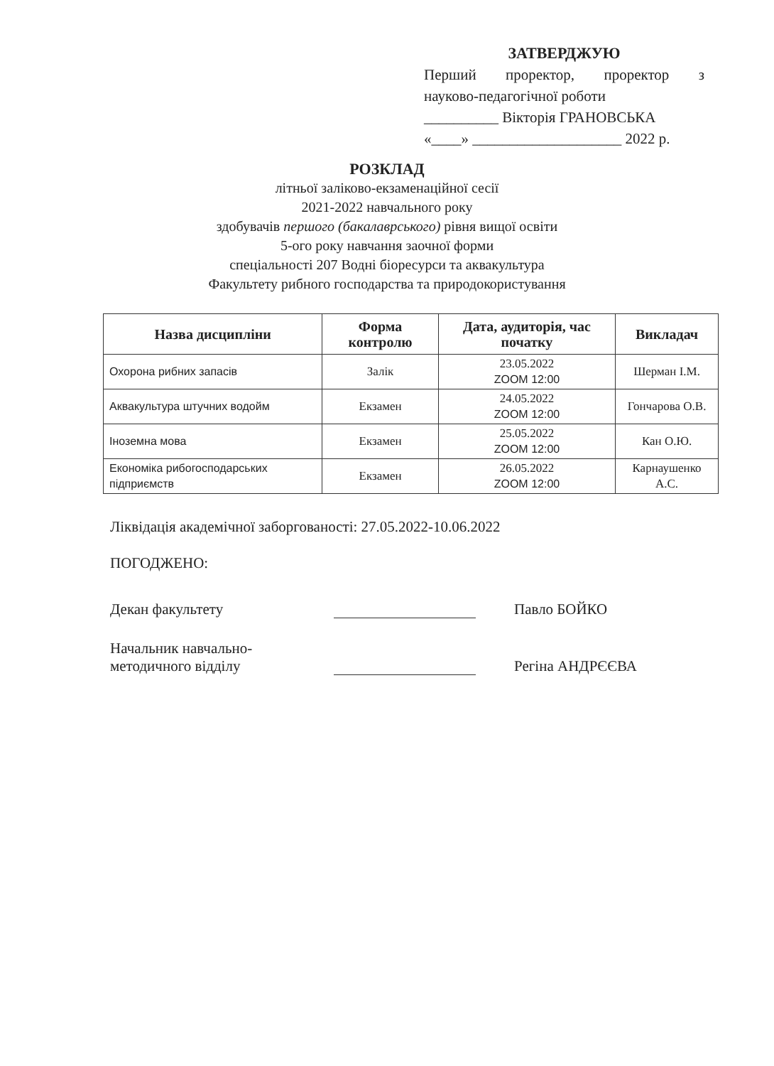ЗАТВЕРДЖУЮ
Перший проректор, проректор з
науково-педагогічної роботи
__________ Вікторія ГРАНОВСЬКА
«____» ____________________ 2022 р.
РОЗКЛАД
літньої заліково-екзаменаційної сесії
2021-2022 навчального року
здобувачів першого (бакалаврського) рівня вищої освіти
5-ого року навчання заочної форми
спеціальності 207 Водні біоресурси та аквакультура
Факультету рибного господарства та природокористування
| Назва дисципліни | Форма контролю | Дата, аудиторія, час початку | Викладач |
| --- | --- | --- | --- |
| Охорона рибних запасів | Залік | 23.05.2022 ZOOM 12:00 | Шерман І.М. |
| Аквакультура штучних водойм | Екзамен | 24.05.2022 ZOOM 12:00 | Гончарова О.В. |
| Іноземна мова | Екзамен | 25.05.2022 ZOOM 12:00 | Кан О.Ю. |
| Економіка рибогосподарських підприємств | Екзамен | 26.05.2022 ZOOM 12:00 | Карнаушенко А.С. |
Ліквідація академічної заборгованості: 27.05.2022-10.06.2022
ПОГОДЖЕНО:
Декан факультету
Павло БОЙКО
Начальник навчально-
методичного відділу
Регіна АНДРЄЄВА